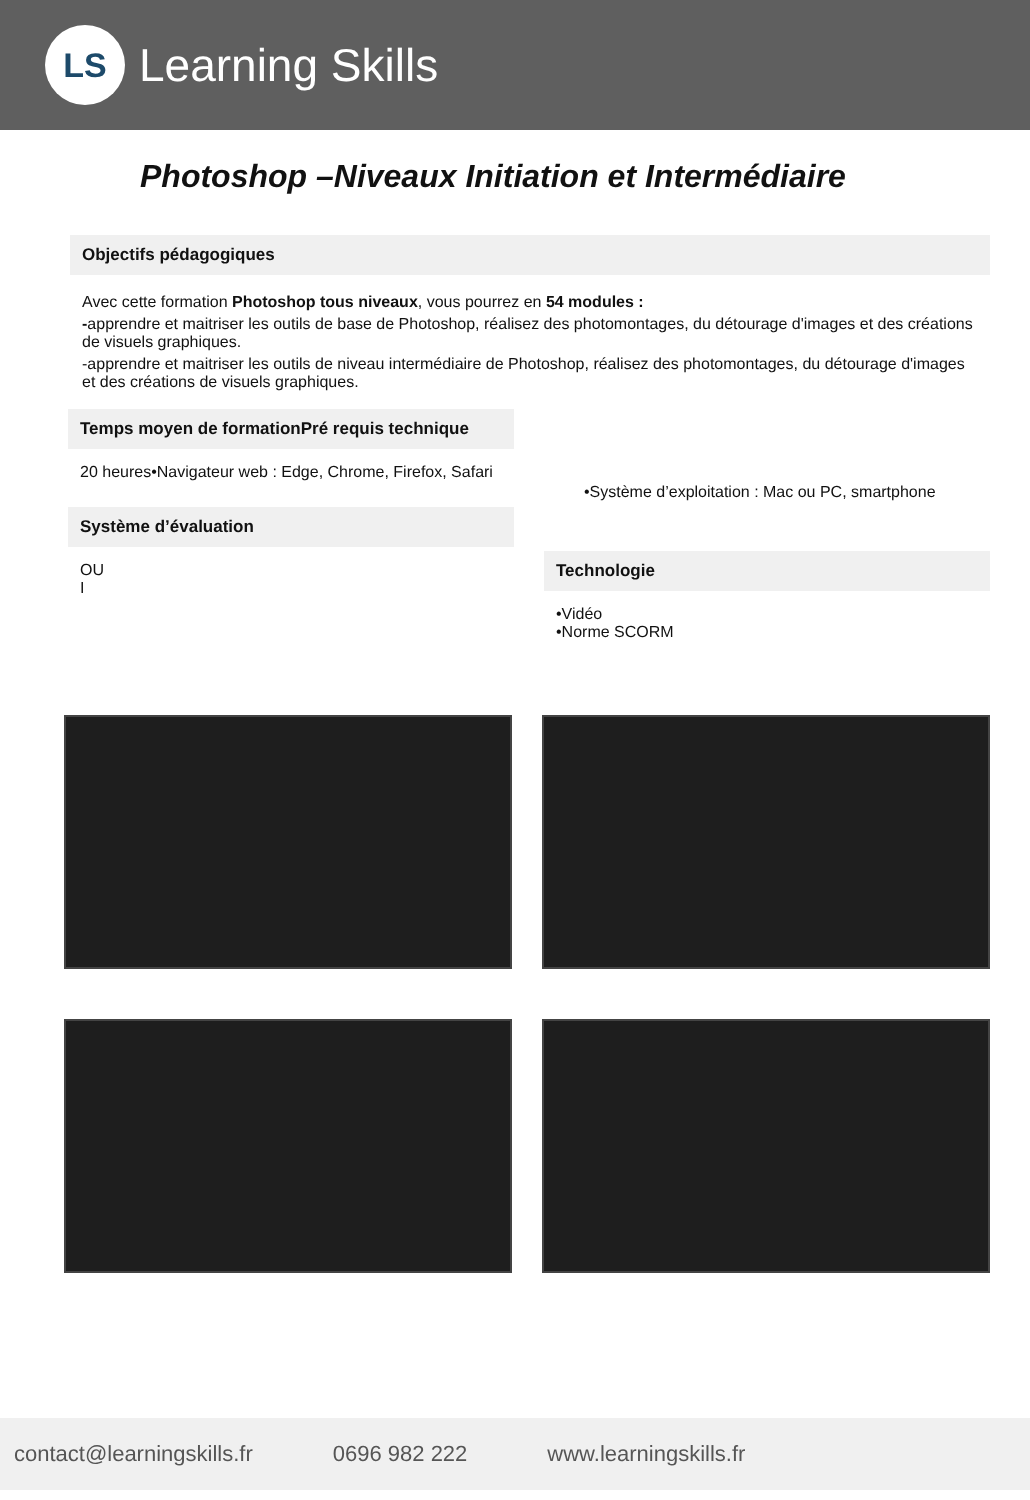LS
Learning Skills
Photoshop –Niveaux Initiation et Intermédiaire
Objectifs pédagogiques
Avec cette formation Photoshop tous niveaux, vous pourrez en 54 modules :
-apprendre et maitriser les outils de base de Photoshop, réalisez des photomontages, du détourage d'images et des créations de visuels graphiques.
-apprendre et maitriser les outils de niveau intermédiaire de Photoshop, réalisez des photomontages, du détourage d'images et des créations de visuels graphiques.
Temps moyen de formationPré requis technique
20 heures•Navigateur web : Edge, Chrome, Firefox, Safari
Système d’évaluation
OU
I
•Système d’exploitation : Mac ou PC, smartphone
Technologie
•Vidéo
•Norme SCORM
contact@learningskills.fr 0696 982 222 www.learningskills.fr